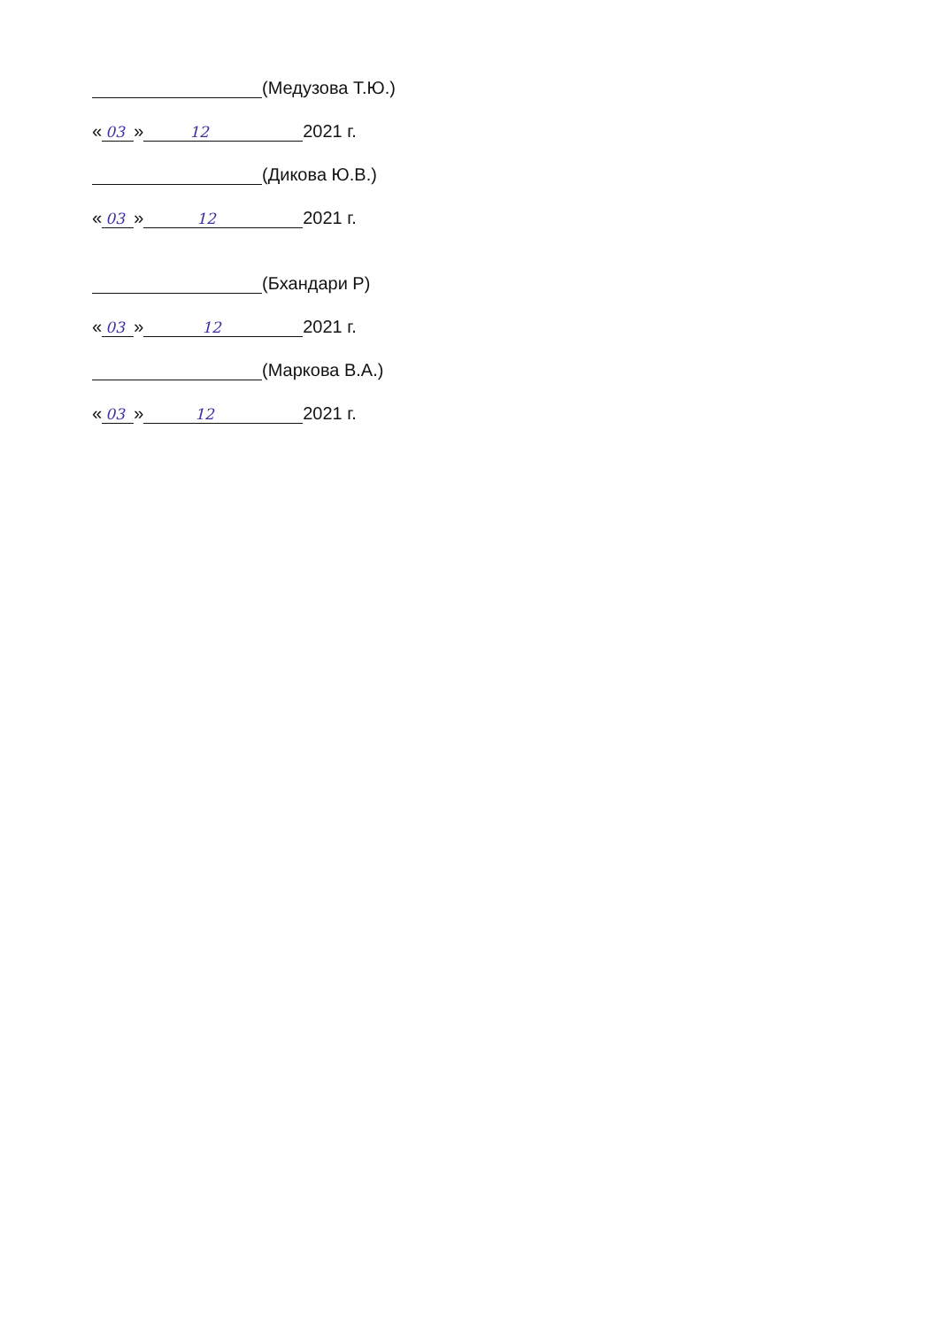(Медузова Т.Ю.)
« 03 » 12 2021 г.
(Дикова Ю.В.)
« 03 » 12 2021 г.
(Бхандари Р)
« 03 » 12 2021 г.
(Маркова В.А.)
« 03 » 12 2021 г.